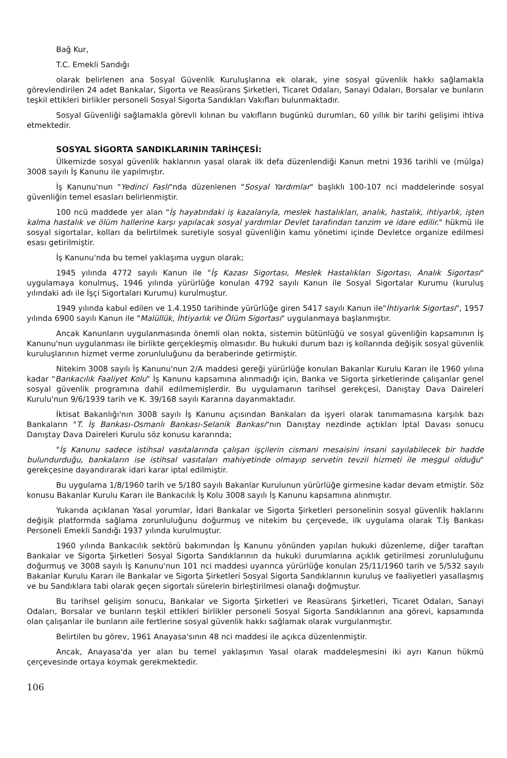Bağ Kur,
T.C. Emekli Sandığı
olarak belirlenen ana Sosyal Güvenlik Kuruluşlarına ek olarak, yine sosyal güvenlik hakkı sağlamakla görevlendirilen 24 adet Bankalar, Sigorta ve Reasürans Şirketleri, Ticaret Odaları, Sanayi Odaları, Borsalar ve bunların teşkil ettikleri birlikler personeli Sosyal Sigorta Sandıkları Vakıfları bulunmaktadır.
Sosyal Güvenliği sağlamakla görevli kılınan bu vakıfların bugünkü durumları, 60 yıllık bir tarihi gelişimi ihtiva etmektedir.
SOSYAL SİGORTA SANDIKLARININ TARİHÇESİ:
Ülkemizde sosyal güvenlik haklarının yasal olarak ilk defa düzenlendiği Kanun metni 1936 tarihli ve (mülga) 3008 sayılı İş Kanunu ile yapılmıştır.
İş Kanunu'nun "Yedinci Faslı"nda düzenlenen "Sosyal Yardımlar" başlıklı 100-107 nci maddelerinde sosyal güvenliğin temel esasları belirlenmiştir.
100 ncü maddede yer alan "İş hayatındaki iş kazalarıyla, meslek hastalıkları, analık, hastalık, ihtiyarlık, işten kalma hastalık ve ölüm hallerine karşı yapılacak sosyal yardımlar Devlet tarafından tanzim ve idare edilir." hükmü ile sosyal sigortalar, kolları da belirtilmek suretiyle sosyal güvenliğin kamu yönetimi içinde Devletce organize edilmesi esası getirilmiştir.
İş Kanunu'nda bu temel yaklaşıma uygun olarak;
1945 yılında 4772 sayılı Kanun ile "İş Kazası Sigortası, Meslek Hastalıkları Sigortası, Analık Sigortası" uygulamaya konulmuş, 1946 yılında yürürlüğe konulan 4792 sayılı Kanun ile Sosyal Sigortalar Kurumu (kuruluş yılındaki adı ile İşçi Sigortaları Kurumu) kurulmuştur.
1949 yılında kabul edilen ve 1.4.1950 tarihinde yürürlüğe giren 5417 sayılı Kanun ile"İhtiyarlık Sigortası", 1957 yılında 6900 sayılı Kanun ile "Malüllük, İhtiyarlık ve Ölüm Sigortası" uygulanmaya başlanmıştır.
Ancak Kanunların uygulanmasında önemli olan nokta, sistemin bütünlüğü ve sosyal güvenliğin kapsamının İş Kanunu'nun uygulanması ile birlikte gerçekleşmiş olmasıdır. Bu hukuki durum bazı iş kollarında değişik sosyal güvenlik kuruluşlarının hizmet verme zorunluluğunu da beraberinde getirmiştir.
Nitekim 3008 sayılı İş Kanunu'nun 2/A maddesi gereği yürürlüğe konulan Bakanlar Kurulu Kararı ile 1960 yılına kadar "Bankacılık Faaliyet Kolu" İş Kanunu kapsamına alınmadığı için, Banka ve Sigorta şirketlerinde çalışanlar genel sosyal güvenlik programına dahil edilmemişlerdir. Bu uygulamanın tarihsel gerekçesi, Danıştay Dava Daireleri Kurulu'nun 9/6/1939 tarih ve K. 39/168 sayılı Kararına dayanmaktadır.
İktisat Bakanlığı'nın 3008 sayılı İş Kanunu açısından Bankaları da işyeri olarak tanımamasına karşılık bazı Bankaların "T. İş Bankası-Osmanlı Bankası-Selanik Bankası"nın Danıştay nezdinde açtıkları İptal Davası sonucu Danıştay Dava Daireleri Kurulu söz konusu kararında;
"İş Kanunu sadece istihsal vasıtalarında çalışan işçilerin cismani mesaisini insani sayılabilecek bir hadde bulundurduğu, bankaların ise istihsal vasıtaları mahiyetinde olmayıp servetin tevzii hizmeti ile meşgul olduğu" gerekçesine dayandırarak idari karar iptal edilmiştir.
Bu uygulama 1/8/1960 tarih ve 5/180 sayılı Bakanlar Kurulunun yürürlüğe girmesine kadar devam etmiştir. Söz konusu Bakanlar Kurulu Kararı ile Bankacılık İş Kolu 3008 sayılı İş Kanunu kapsamına alınmıştır.
Yukarıda açıklanan Yasal yorumlar, İdari Bankalar ve Sigorta Şirketleri personelinin sosyal güvenlik haklarını değişik platformda sağlama zorunluluğunu doğurmuş ve nitekim bu çerçevede, ilk uygulama olarak T.İş Bankası Personeli Emekli Sandığı 1937 yılında kurulmuştur.
1960 yılında Bankacılık sektörü bakımından İş Kanunu yönünden yapılan hukuki düzenleme, diğer taraftan Bankalar ve Sigorta Şirketleri Sosyal Sigorta Sandıklarının da hukuki durumlarına açıklık getirilmesi zorunluluğunu doğurmuş ve 3008 sayılı İş Kanunu'nun 101 nci maddesi uyarınca yürürlüğe konulan 25/11/1960 tarih ve 5/532 sayılı Bakanlar Kurulu Kararı ile Bankalar ve Sigorta Şirketleri Sosyal Sigorta Sandıklarının kuruluş ve faaliyetleri yasallaşmış ve bu Sandıklara tabi olarak geçen sigortalı sürelerin birleştirilmesi olanağı doğmuştur.
Bu tarihsel gelişim sonucu, Bankalar ve Sigorta Şirketleri ve Reasürans Şirketleri, Ticaret Odaları, Sanayi Odaları, Borsalar ve bunların teşkil ettikleri birlikler personeli Sosyal Sigorta Sandıklarının ana görevi, kapsamında olan çalışanlar ile bunların aile fertlerine sosyal güvenlik hakkı sağlamak olarak vurgulanmıştır.
Belirtilen bu görev, 1961 Anayasa'sının 48 nci maddesi ile açıkca düzenlenmiştir.
Ancak, Anayasa'da yer alan bu temel yaklaşımın Yasal olarak maddeleşmesini iki ayrı Kanun hükmü çerçevesinde ortaya koymak gerekmektedir.
106